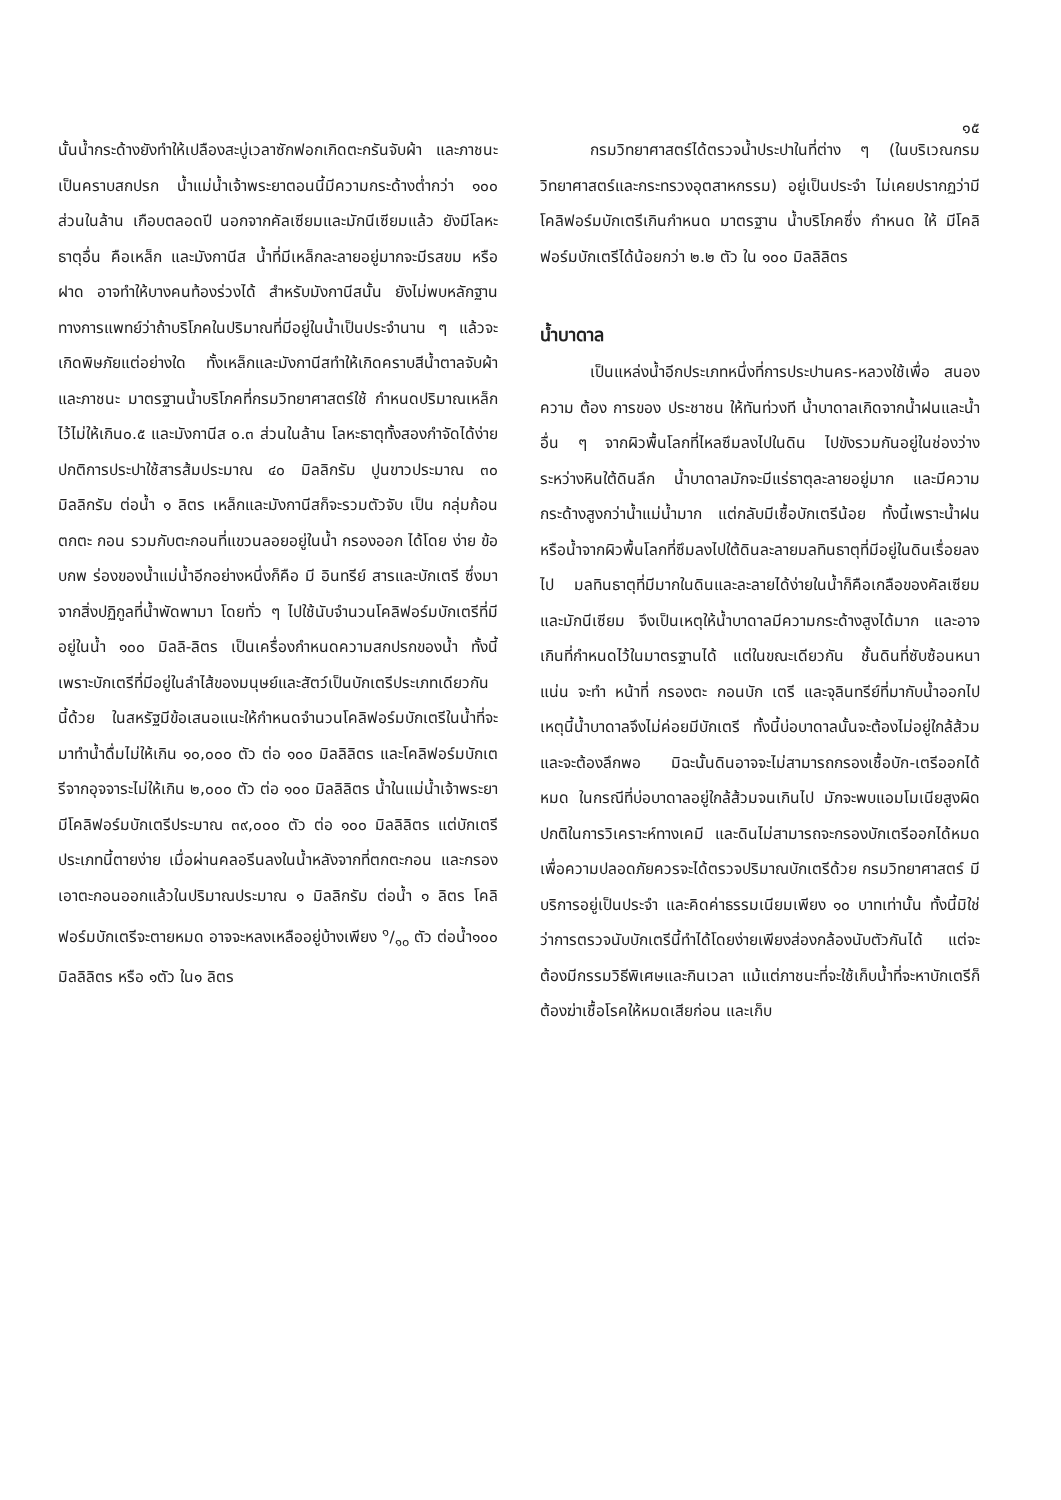๑๕
นั้นน้ำกระด้างยังทำให้เปลืองสะบู่เวลาซักฟอกเกิดตะกรันจับผ้า และภาชนะเป็นคราบสกปรก น้ำแม่น้ำเจ้าพระยาตอนนี้มีความกระด้างต่ำกว่า ๑๐๐ ส่วนในล้าน เกือบตลอดปี นอกจากคัลเซียมและมักนีเซียมแล้ว ยังมีโลหะธาตุอื่น คือเหล็ก และมังกานีส น้ำที่มีเหล็กละลายอยู่มากจะมีรสขม หรือฝาด อาจทำให้บางคนท้องร่วงได้ สำหรับมังกานีสนั้น ยังไม่พบหลักฐานทางการแพทย์ว่าถ้าบริโภคในปริมาณที่มีอยู่ในน้ำเป็นประจำนาน ๆ แล้วจะเกิดพิษภัยแต่อย่างใด ทั้งเหล็กและมังกานีสทำให้เกิดคราบสีน้ำตาลจับผ้าและภาชนะ มาตรฐานน้ำบริโภคที่กรมวิทยาศาสตร์ใช้ กำหนดปริมาณเหล็กไว้ไม่ให้เกิน๐.๕ และมังกานีส ๐.๓ ส่วนในล้าน โลหะธาตุทั้งสองกำจัดได้ง่าย ปกติการประปาใช้สารส้มประมาณ ๔๐ มิลลิกรัม ปูนขาวประมาณ ๓๐ มิลลิกรัม ต่อน้ำ ๑ ลิตร เหล็กและมังกานีสก็จะรวมตัวจับ เป็น กลุ่มก้อน ตกตะ กอน รวมกับตะกอนที่แขวนลอยอยู่ในน้ำ กรองออก ได้โดย ง่าย ข้อบกพ ร่องของน้ำแม่น้ำอีกอย่างหนึ่งก็คือ มี อินทรีย์ สารและบักเตรี ซึ่งมาจากสิ่งปฏิกูลที่น้ำพัดพามา โดยทั่ว ๆ ไปใช้นับจำนวนโคลิฟอร์มบักเตรีที่มีอยู่ในน้ำ ๑๐๐ มิลลิ-ลิตร เป็นเครื่องกำหนดความสกปรกของน้ำ ทั้งนี้เพราะบักเตรีที่มีอยู่ในลำไส้ของมนุษย์และสัตว์เป็นบักเตรีประเภทเดียวกันนี้ด้วย ในสหรัฐมีข้อเสนอแนะให้กำหนดจำนวนโคลิฟอร์มบักเตรีในน้ำที่จะมาทำน้ำดื่มไม่ให้เกิน ๑๐,๐๐๐ ตัว ต่อ ๑๐๐ มิลลิลิตร และโคลิฟอร์มบักเตรีจากอุจจาระไม่ให้เกิน ๒,๐๐๐ ตัว ต่อ ๑๐๐ มิลลิลิตร น้ำในแม่น้ำเจ้าพระยามีโคลิฟอร์มบักเตรีประมาณ ๓๙,๐๐๐ ตัว ต่อ ๑๐๐ มิลลิลิตร แต่บักเตรีประเภทนี้ตายง่าย เมื่อผ่านคลอรีนลงในน้ำหลังจากที่ตกตะกอน และกรองเอาตะกอนออกแล้วในปริมาณประมาณ ๑ มิลลิกรัม ต่อน้ำ ๑ ลิตร โคลิฟอร์มบักเตรีจะตายหมด อาจจะหลงเหลืออยู่บ้างเพียง ๑/๑๐ ตัว ต่อน้ำ๑๐๐ มิลลิลิตร หรือ ๑ตัว ใน๑ ลิตร
กรมวิทยาศาสตร์ได้ตรวจน้ำประปาในที่ต่าง ๆ (ในบริเวณกรมวิทยาศาสตร์และกระทรวงอุตสาหกรรม) อยู่เป็นประจำ ไม่เคยปรากฏว่ามีโคลิฟอร์มบักเตรีเกินกำหนด มาตรฐาน น้ำบริโภคซึ่ง กำหนด ให้ มีโคลิฟอร์มบักเตรีได้น้อยกว่า ๒.๒ ตัว ใน ๑๐๐ มิลลิลิตร
น้ำบาดาล
เป็นแหล่งน้ำอีกประเภทหนึ่งที่การประปานคร-หลวงใช้เพื่อ สนอง ความ ต้อง การของ ประชาชน ให้ทันท่วงที น้ำบาดาลเกิดจากน้ำฝนและน้ำอื่น ๆ จากผิวพื้นโลกที่ไหลซึมลงไปในดิน ไปขังรวมกันอยู่ในช่องว่างระหว่างหินใต้ดินลึก น้ำบาดาลมักจะมีแร่ธาตุละลายอยู่มาก และมีความกระด้างสูงกว่าน้ำแม่น้ำมาก แต่กลับมีเชื้อบักเตรีน้อย ทั้งนี้เพราะน้ำฝนหรือน้ำจากผิวพื้นโลกที่ซึมลงไปใต้ดินละลายมลทินธาตุที่มีอยู่ในดินเรื่อยลงไป มลทินธาตุที่มีมากในดินและละลายได้ง่ายในน้ำก็คือเกลือของคัลเซียมและมักนีเซียม จึงเป็นเหตุให้น้ำบาดาลมีความกระด้างสูงได้มาก และอาจเกินที่กำหนดไว้ในมาตรฐานได้ แต่ในขณะเดียวกัน ชั้นดินที่ซับซ้อนหนาแน่น จะทำ หน้าที่ กรองตะ กอนบัก เตรี และจุลินทรีย์ที่มากับน้ำออกไป เหตุนี้น้ำบาดาลจึงไม่ค่อยมีบักเตรี ทั้งนี้บ่อบาดาลนั้นจะต้องไม่อยู่ใกล้ส้วม และจะต้องลึกพอ มิฉะนั้นดินอาจจะไม่สามารถกรองเชื้อบัก-เตรีออกได้หมด ในกรณีที่บ่อบาดาลอยู่ใกล้ส้วมจนเกินไป มักจะพบแอมโมเนียสูงผิดปกติในการวิเคราะห์ทางเคมี และดินไม่สามารถจะกรองบักเตรีออกได้หมด เพื่อความปลอดภัยควรจะได้ตรวจปริมาณบักเตรีด้วย กรมวิทยาศาสตร์ มีบริการอยู่เป็นประจำ และคิดค่าธรรมเนียมเพียง ๑๐ บาทเท่านั้น ทั้งนี้มิใช่ว่าการตรวจนับบักเตรีนี้ทำได้โดยง่ายเพียงส่องกล้องนับตัวกันได้ แต่จะต้องมีกรรมวิธีพิเศษและกินเวลา แม้แต่ภาชนะที่จะใช้เก็บน้ำที่จะหาบักเตรีก็ต้องฆ่าเชื้อโรคให้หมดเสียก่อน และเก็บ